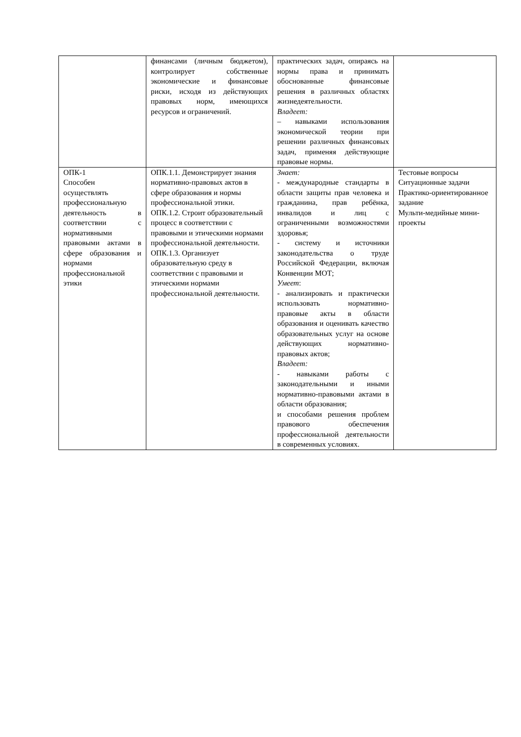| | финансами (личным бюджетом), контролирует собственные экономические и финансовые риски, исходя из действующих правовых норм, имеющихся ресурсов и ограничений. | практических задач, опираясь на нормы права и принимать обоснованные финансовые решения в различных областях жизнедеятельности. Владеет: – навыками использования экономической теории при решении различных финансовых задач, применяя действующие правовые нормы. | |
| ОПК-1 Способен осуществлять профессиональную деятельность в соответствии с нормативными правовыми актами в сфере образования и нормами профессиональной этики | ОПК.1.1. Демонстрирует знания нормативно-правовых актов в сфере образования и нормы профессиональной этики. ОПК.1.2. Строит образовательный процесс в соответствии с правовыми и этическими нормами профессиональной деятельности. ОПК.1.3. Организует образовательную среду в соответствии с правовыми и этическими нормами профессиональной деятельности. | Знает: - международные стандарты в области защиты прав человека и гражданина, прав ребёнка, инвалидов и лиц с ограниченными возможностями здоровья; - систему и источники законодательства о труде Российской Федерации, включая Конвенции МОТ; Умеет : - анализировать и практически использовать нормативно-правовые акты в области образования и оценивать качество образовательных услуг на основе действующих нормативно-правовых актов; Владеет: - навыками работы с законодательными и иными нормативно-правовыми актами в области образования; и способами решения проблем правового обеспечения профессиональной деятельности в современных условиях. | Тестовые вопросы Ситуационные задачи Практико-ориентированное задание Мульти-медийные мини-проекты |